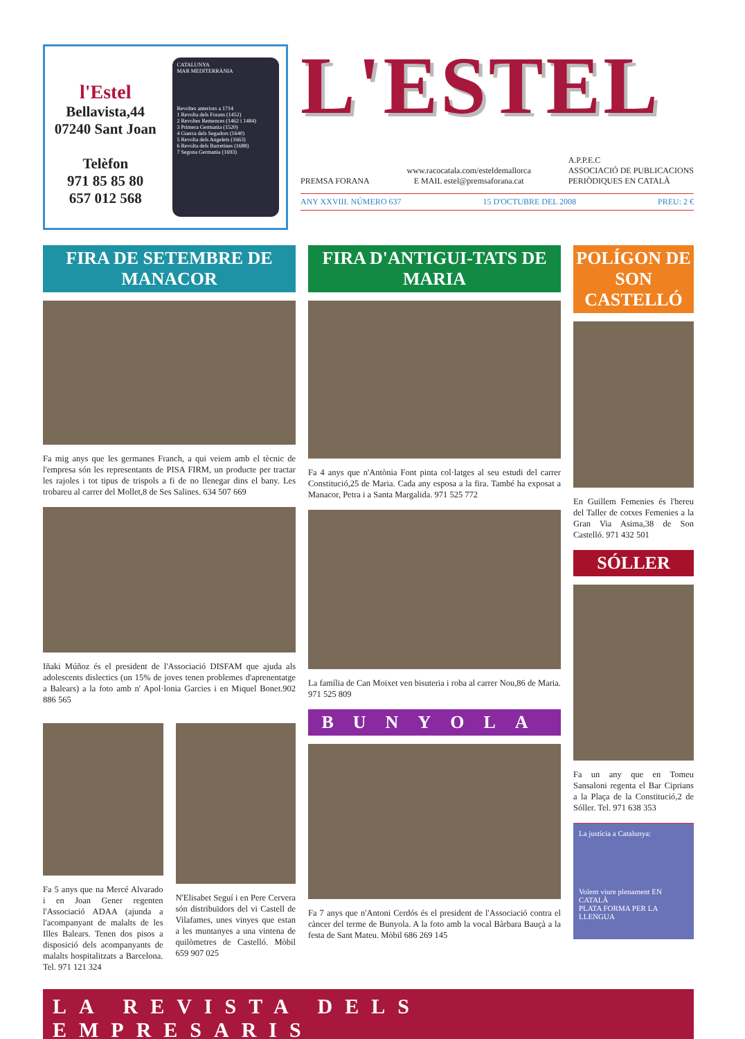l'Estel
Bellavista,44
07240 Sant Joan
Telèfon
971 85 85 80
657 012 568
CATALUNYA
MAR MEDITERRÀNIA
Revoltes anteriors a 1714
1 Revolta dels Forans (1452)
2 Revoltes Remences (1462 i 1484)
3 Primera Germania (1520)
4 Guerra dels Segadors (1640)
5 Revolta dels Angelets (1663)
6 Revolta dels Barretines (1688)
7 Segona Germania (1693)
L'ESTEL
PREMSA FORANA www.racocatala.com/esteldemallorca
E MAIL estel@premsaforana.cat A.P.P.E.C
ASSOCIACIÓ DE PUBLICACIONS
PERIÒDIQUES EN CATALÀ
ANY XXVIII. NÚMERO 637 15 D'OCTUBRE DEL 2008 PREU: 2 €
FIRA DE SETEMBRE DE MANACOR
Fa mig anys que les germanes Franch, a qui veiem amb el tècnic de l'empresa són les representants de PISA FIRM, un producte per tractar les rajoles i tot tipus de trispols a fi de no llenegar dins el bany. Les trobareu al carrer del Mollet,8 de Ses Salines. 634 507 669
Iñaki Múñoz és el president de l'Associació DISFAM que ajuda als adolescents dislectics (un 15% de joves tenen problemes d'aprenentatge a Balears) a la foto amb n' Apol·lonia Garcies i en Miquel Bonet.902 886 565
Fa 5 anys que na Mercé Alvarado i en Joan Gener regenten l'Associació ADAA (ajunda a l'acompanyant de malalts de les Illes Balears. Tenen dos pisos a disposició dels acompanyants de malalts hospitalitzats a Barcelona. Tel. 971 121 324
N'Elisabet Seguí i en Pere Cervera són distribuïdors del vi Castell de Vilafames, unes vinyes que estan a les muntanyes a una vintena de quilòmetres de Castelló. Mòbil 659 907 025
FIRA D'ANTIGUI-TATS DE MARIA
Fa 4 anys que n'Antònia Font pinta col·latges al seu estudi del carrer Constitució,25 de Maria. Cada any esposa a la fira. També ha exposat a Manacor, Petra i a Santa Margalida. 971 525 772
La família de Can Moixet ven bisuteria i roba al carrer Nou,86 de Maria. 971 525 809
BUNYOLA
Fa 7 anys que n'Antoni Cerdós és el president de l'Associació contra el càncer del terme de Bunyola. A la foto amb la vocal Bàrbara Bauçà a la festa de Sant Mateu. Mòbil 686 269 145
POLÍGON DE SON CASTELLÓ
En Guillem Femenies és l'hereu del Taller de cotxes Femenies a la Gran Via Asima,38 de Son Castelló. 971 432 501
SÓLLER
Fa un any que en Tomeu Sansaloni regenta el Bar Ciprians a la Plaça de la Constitució,2 de Sóller. Tel. 971 638 353
La justícia a Catalunya:
Volem viure plenament EN CATALÀ
PLATA FORMA PER LA LLENGUA
LA REVISTA DELS EMPRESARIS